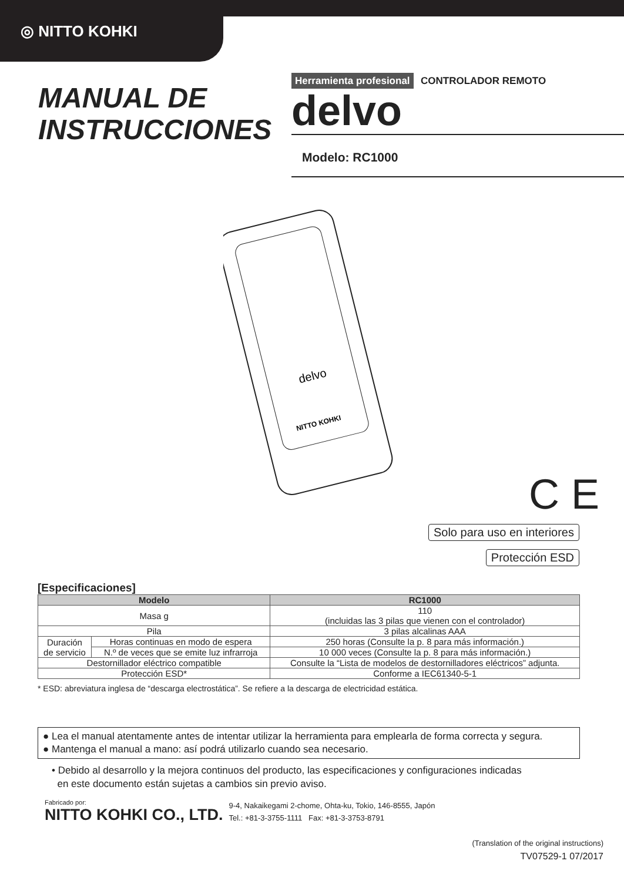◎ NITTO KOHKI
MANUAL DE
INSTRUCCIONES
Herramienta profesional CONTROLADOR REMOTO
delvo
Modelo: RC1000
delvo
NITTO KOHKI
C E
Solo para uso en interiores
Protección ESD
[Especificaciones]
| Modelo | | RC1000 |
| --- | --- | --- |
| Masa g | | 110 (incluidas las 3 pilas que vienen con el controlador) |
| Pila | | 3 pilas alcalinas AAA |
| Duración de servicio | Horas continuas en modo de espera | 250 horas (Consulte la p. 8 para más información.) |
| | N.º de veces que se emite luz infrarroja | 10 000 veces (Consulte la p. 8 para más información.) |
| Destornillador eléctrico compatible | | Consulte la “Lista de modelos de destornilladores eléctricos” adjunta. |
| Protección ESD* | | Conforme a IEC61340-5-1 |
* ESD: abreviatura inglesa de “descarga electrostática”. Se refiere a la descarga de electricidad estática.
● Lea el manual atentamente antes de intentar utilizar la herramienta para emplearla de forma correcta y segura.
● Mantenga el manual a mano: así podrá utilizarlo cuando sea necesario.
• Debido al desarrollo y la mejora continuos del producto, las especificaciones y configuraciones indicadas
en este documento están sujetas a cambios sin previo aviso.
Fabricado por:
NITTO KOHKI CO., LTD.
9-4, Nakaikegami 2-chome, Ohta-ku, Tokio, 146-8555, Japón
Tel.: +81-3-3755-1111 Fax: +81-3-3753-8791
(Translation of the original instructions)
TV07529-1 07/2017